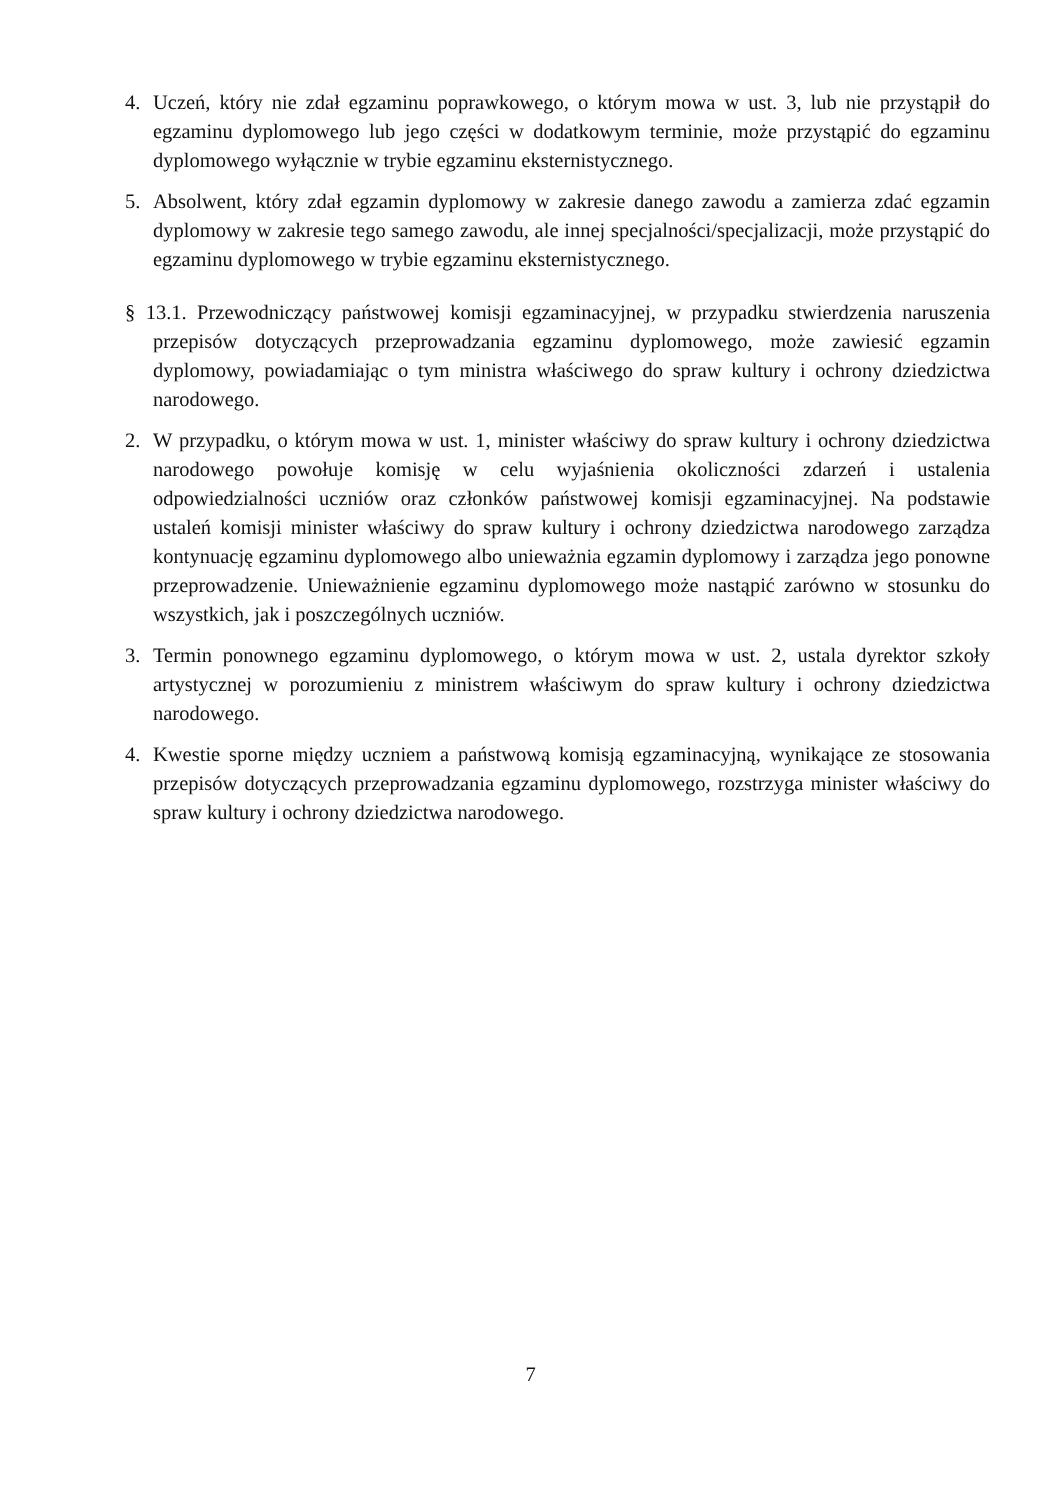4. Uczeń, który nie zdał egzaminu poprawkowego, o którym mowa w ust. 3, lub nie przystąpił do egzaminu dyplomowego lub jego części w dodatkowym terminie, może przystąpić do egzaminu dyplomowego wyłącznie w trybie egzaminu eksternistycznego.
5. Absolwent, który zdał egzamin dyplomowy w zakresie danego zawodu a zamierza zdać egzamin dyplomowy w zakresie tego samego zawodu, ale innej specjalności/specjalizacji, może przystąpić do egzaminu dyplomowego w trybie egzaminu eksternistycznego.
§ 13.1. Przewodniczący państwowej komisji egzaminacyjnej, w przypadku stwierdzenia naruszenia przepisów dotyczących przeprowadzania egzaminu dyplomowego, może zawiesić egzamin dyplomowy, powiadamiając o tym ministra właściwego do spraw kultury i ochrony dziedzictwa narodowego.
2. W przypadku, o którym mowa w ust. 1, minister właściwy do spraw kultury i ochrony dziedzictwa narodowego powołuje komisję w celu wyjaśnienia okoliczności zdarzeń i ustalenia odpowiedzialności uczniów oraz członków państwowej komisji egzaminacyjnej. Na podstawie ustaleń komisji minister właściwy do spraw kultury i ochrony dziedzictwa narodowego zarządza kontynuację egzaminu dyplomowego albo unieważnia egzamin dyplomowy i zarządza jego ponowne przeprowadzenie. Unieważnienie egzaminu dyplomowego może nastąpić zarówno w stosunku do wszystkich, jak i poszczególnych uczniów.
3. Termin ponownego egzaminu dyplomowego, o którym mowa w ust. 2, ustala dyrektor szkoły artystycznej w porozumieniu z ministrem właściwym do spraw kultury i ochrony dziedzictwa narodowego.
4. Kwestie sporne między uczniem a państwową komisją egzaminacyjną, wynikające ze stosowania przepisów dotyczących przeprowadzania egzaminu dyplomowego, rozstrzyga minister właściwy do spraw kultury i ochrony dziedzictwa narodowego.
7